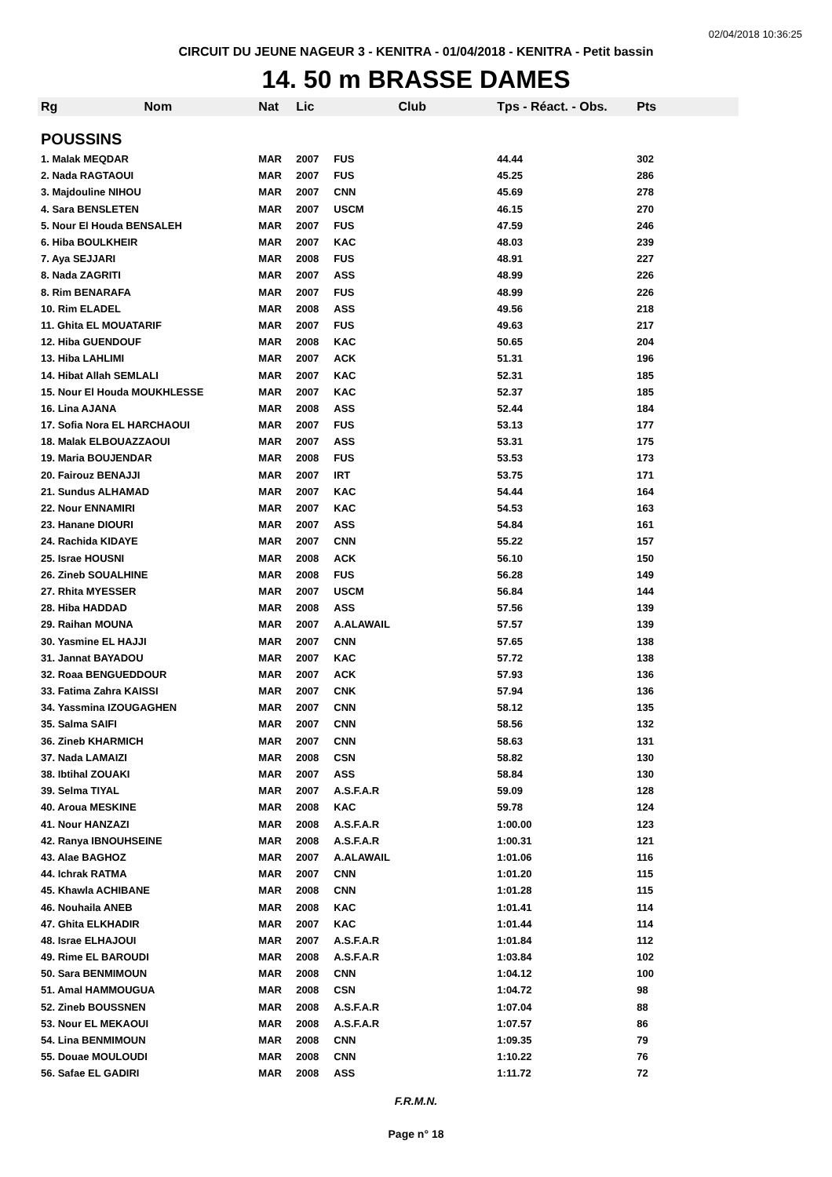02/04/2018 10:36:25
CIRCUIT DU JEUNE NAGEUR 3 - KENITRA - 01/04/2018 - KENITRA - Petit bassin
14. 50 m BRASSE DAMES
| Rg | Nom | Nat | Lic | Club | Tps - Réact. - Obs. | Pts |
| --- | --- | --- | --- | --- | --- | --- |
| POUSSINS | | | | | | |
| 1. Malak MEQDAR | | MAR | 2007 | FUS | 44.44 | 302 |
| 2. Nada RAGTAOUI | | MAR | 2007 | FUS | 45.25 | 286 |
| 3. Majdouline NIHOU | | MAR | 2007 | CNN | 45.69 | 278 |
| 4. Sara BENSLETEN | | MAR | 2007 | USCM | 46.15 | 270 |
| 5. Nour El Houda BENSALEH | | MAR | 2007 | FUS | 47.59 | 246 |
| 6. Hiba BOULKHEIR | | MAR | 2007 | KAC | 48.03 | 239 |
| 7. Aya SEJJARI | | MAR | 2008 | FUS | 48.91 | 227 |
| 8. Nada ZAGRITI | | MAR | 2007 | ASS | 48.99 | 226 |
| 8. Rim BENARAFA | | MAR | 2007 | FUS | 48.99 | 226 |
| 10. Rim ELADEL | | MAR | 2008 | ASS | 49.56 | 218 |
| 11. Ghita EL MOUATARIF | | MAR | 2007 | FUS | 49.63 | 217 |
| 12. Hiba GUENDOUF | | MAR | 2008 | KAC | 50.65 | 204 |
| 13. Hiba LAHLIMI | | MAR | 2007 | ACK | 51.31 | 196 |
| 14. Hibat Allah SEMLALI | | MAR | 2007 | KAC | 52.31 | 185 |
| 15. Nour El Houda MOUKHLESSE | | MAR | 2007 | KAC | 52.37 | 185 |
| 16. Lina AJANA | | MAR | 2008 | ASS | 52.44 | 184 |
| 17. Sofia Nora EL HARCHAOUI | | MAR | 2007 | FUS | 53.13 | 177 |
| 18. Malak ELBOUAZZAOUI | | MAR | 2007 | ASS | 53.31 | 175 |
| 19. Maria BOUJENDAR | | MAR | 2008 | FUS | 53.53 | 173 |
| 20. Fairouz BENAJJI | | MAR | 2007 | IRT | 53.75 | 171 |
| 21. Sundus ALHAMAD | | MAR | 2007 | KAC | 54.44 | 164 |
| 22. Nour ENNAMIRI | | MAR | 2007 | KAC | 54.53 | 163 |
| 23. Hanane DIOURI | | MAR | 2007 | ASS | 54.84 | 161 |
| 24. Rachida KIDAYE | | MAR | 2007 | CNN | 55.22 | 157 |
| 25. Israe HOUSNI | | MAR | 2008 | ACK | 56.10 | 150 |
| 26. Zineb SOUALHINE | | MAR | 2008 | FUS | 56.28 | 149 |
| 27. Rhita MYESSER | | MAR | 2007 | USCM | 56.84 | 144 |
| 28. Hiba HADDAD | | MAR | 2008 | ASS | 57.56 | 139 |
| 29. Raihan MOUNA | | MAR | 2007 | A.ALAWAIL | 57.57 | 139 |
| 30. Yasmine EL HAJJI | | MAR | 2007 | CNN | 57.65 | 138 |
| 31. Jannat BAYADOU | | MAR | 2007 | KAC | 57.72 | 138 |
| 32. Roaa BENGUEDDOUR | | MAR | 2007 | ACK | 57.93 | 136 |
| 33. Fatima Zahra KAISSI | | MAR | 2007 | CNK | 57.94 | 136 |
| 34. Yassmina IZOUGAGHEN | | MAR | 2007 | CNN | 58.12 | 135 |
| 35. Salma SAIFI | | MAR | 2007 | CNN | 58.56 | 132 |
| 36. Zineb KHARMICH | | MAR | 2007 | CNN | 58.63 | 131 |
| 37. Nada LAMAIZI | | MAR | 2008 | CSN | 58.82 | 130 |
| 38. Ibtihal ZOUAKI | | MAR | 2007 | ASS | 58.84 | 130 |
| 39. Selma TIYAL | | MAR | 2007 | A.S.F.A.R | 59.09 | 128 |
| 40. Aroua MESKINE | | MAR | 2008 | KAC | 59.78 | 124 |
| 41. Nour HANZAZI | | MAR | 2008 | A.S.F.A.R | 1:00.00 | 123 |
| 42. Ranya IBNOUHSEINE | | MAR | 2008 | A.S.F.A.R | 1:00.31 | 121 |
| 43. Alae BAGHOZ | | MAR | 2007 | A.ALAWAIL | 1:01.06 | 116 |
| 44. Ichrak RATMA | | MAR | 2007 | CNN | 1:01.20 | 115 |
| 45. Khawla ACHIBANE | | MAR | 2008 | CNN | 1:01.28 | 115 |
| 46. Nouhaila ANEB | | MAR | 2008 | KAC | 1:01.41 | 114 |
| 47. Ghita ELKHADIR | | MAR | 2007 | KAC | 1:01.44 | 114 |
| 48. Israe ELHAJOUI | | MAR | 2007 | A.S.F.A.R | 1:01.84 | 112 |
| 49. Rime EL BAROUDI | | MAR | 2008 | A.S.F.A.R | 1:03.84 | 102 |
| 50. Sara BENMIMOUN | | MAR | 2008 | CNN | 1:04.12 | 100 |
| 51. Amal HAMMOUGUA | | MAR | 2008 | CSN | 1:04.72 | 98 |
| 52. Zineb BOUSSNEN | | MAR | 2008 | A.S.F.A.R | 1:07.04 | 88 |
| 53. Nour EL MEKAOUI | | MAR | 2008 | A.S.F.A.R | 1:07.57 | 86 |
| 54. Lina BENMIMOUN | | MAR | 2008 | CNN | 1:09.35 | 79 |
| 55. Douae MOULOUDI | | MAR | 2008 | CNN | 1:10.22 | 76 |
| 56. Safae EL GADIRI | | MAR | 2008 | ASS | 1:11.72 | 72 |
F.R.M.N.
Page n° 18